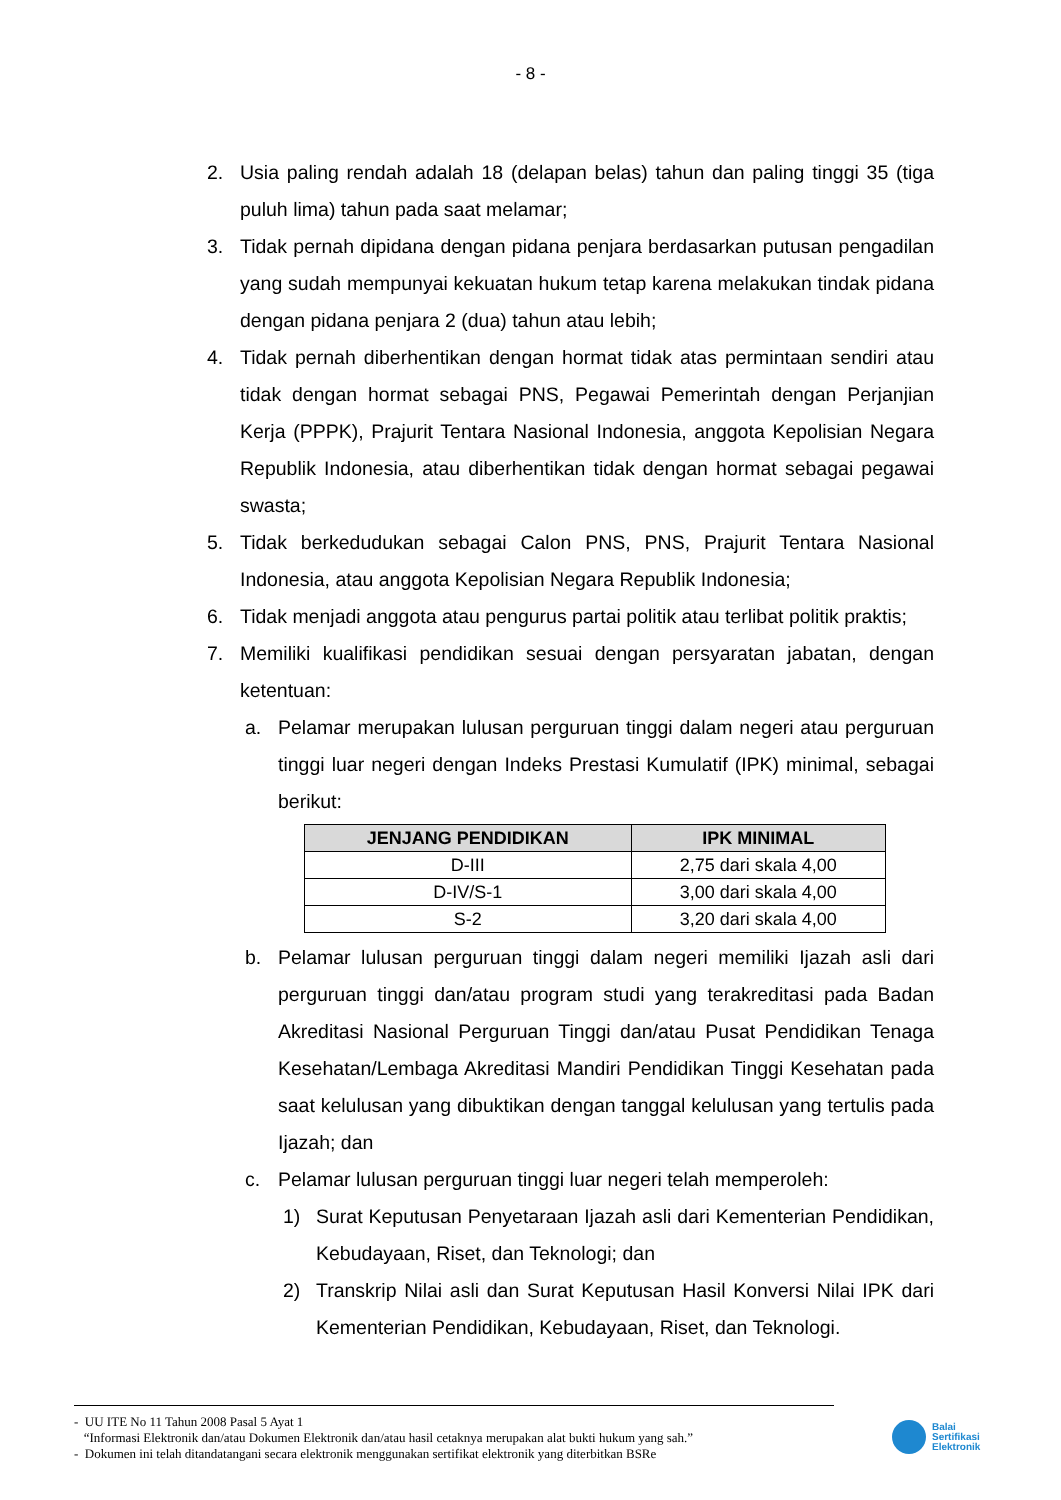- 8 -
2. Usia paling rendah adalah 18 (delapan belas) tahun dan paling tinggi 35 (tiga puluh lima) tahun pada saat melamar;
3. Tidak pernah dipidana dengan pidana penjara berdasarkan putusan pengadilan yang sudah mempunyai kekuatan hukum tetap karena melakukan tindak pidana dengan pidana penjara 2 (dua) tahun atau lebih;
4. Tidak pernah diberhentikan dengan hormat tidak atas permintaan sendiri atau tidak dengan hormat sebagai PNS, Pegawai Pemerintah dengan Perjanjian Kerja (PPPK), Prajurit Tentara Nasional Indonesia, anggota Kepolisian Negara Republik Indonesia, atau diberhentikan tidak dengan hormat sebagai pegawai swasta;
5. Tidak berkedudukan sebagai Calon PNS, PNS, Prajurit Tentara Nasional Indonesia, atau anggota Kepolisian Negara Republik Indonesia;
6. Tidak menjadi anggota atau pengurus partai politik atau terlibat politik praktis;
7. Memiliki kualifikasi pendidikan sesuai dengan persyaratan jabatan, dengan ketentuan:
a. Pelamar merupakan lulusan perguruan tinggi dalam negeri atau perguruan tinggi luar negeri dengan Indeks Prestasi Kumulatif (IPK) minimal, sebagai berikut:
| JENJANG PENDIDIKAN | IPK MINIMAL |
| --- | --- |
| D-III | 2,75 dari skala 4,00 |
| D-IV/S-1 | 3,00 dari skala 4,00 |
| S-2 | 3,20 dari skala 4,00 |
b. Pelamar lulusan perguruan tinggi dalam negeri memiliki Ijazah asli dari perguruan tinggi dan/atau program studi yang terakreditasi pada Badan Akreditasi Nasional Perguruan Tinggi dan/atau Pusat Pendidikan Tenaga Kesehatan/Lembaga Akreditasi Mandiri Pendidikan Tinggi Kesehatan pada saat kelulusan yang dibuktikan dengan tanggal kelulusan yang tertulis pada Ijazah; dan
c. Pelamar lulusan perguruan tinggi luar negeri telah memperoleh:
1) Surat Keputusan Penyetaraan Ijazah asli dari Kementerian Pendidikan, Kebudayaan, Riset, dan Teknologi; dan
2) Transkrip Nilai asli dan Surat Keputusan Hasil Konversi Nilai IPK dari Kementerian Pendidikan, Kebudayaan, Riset, dan Teknologi.
- UU ITE No 11 Tahun 2008 Pasal 5 Ayat 1
“Informasi Elektronik dan/atau Dokumen Elektronik dan/atau hasil cetaknya merupakan alat bukti hukum yang sah.”
- Dokumen ini telah ditandatangani secara elektronik menggunakan sertifikat elektronik yang diterbitkan BSRe
Balai
Sertifikasi
Elektronik